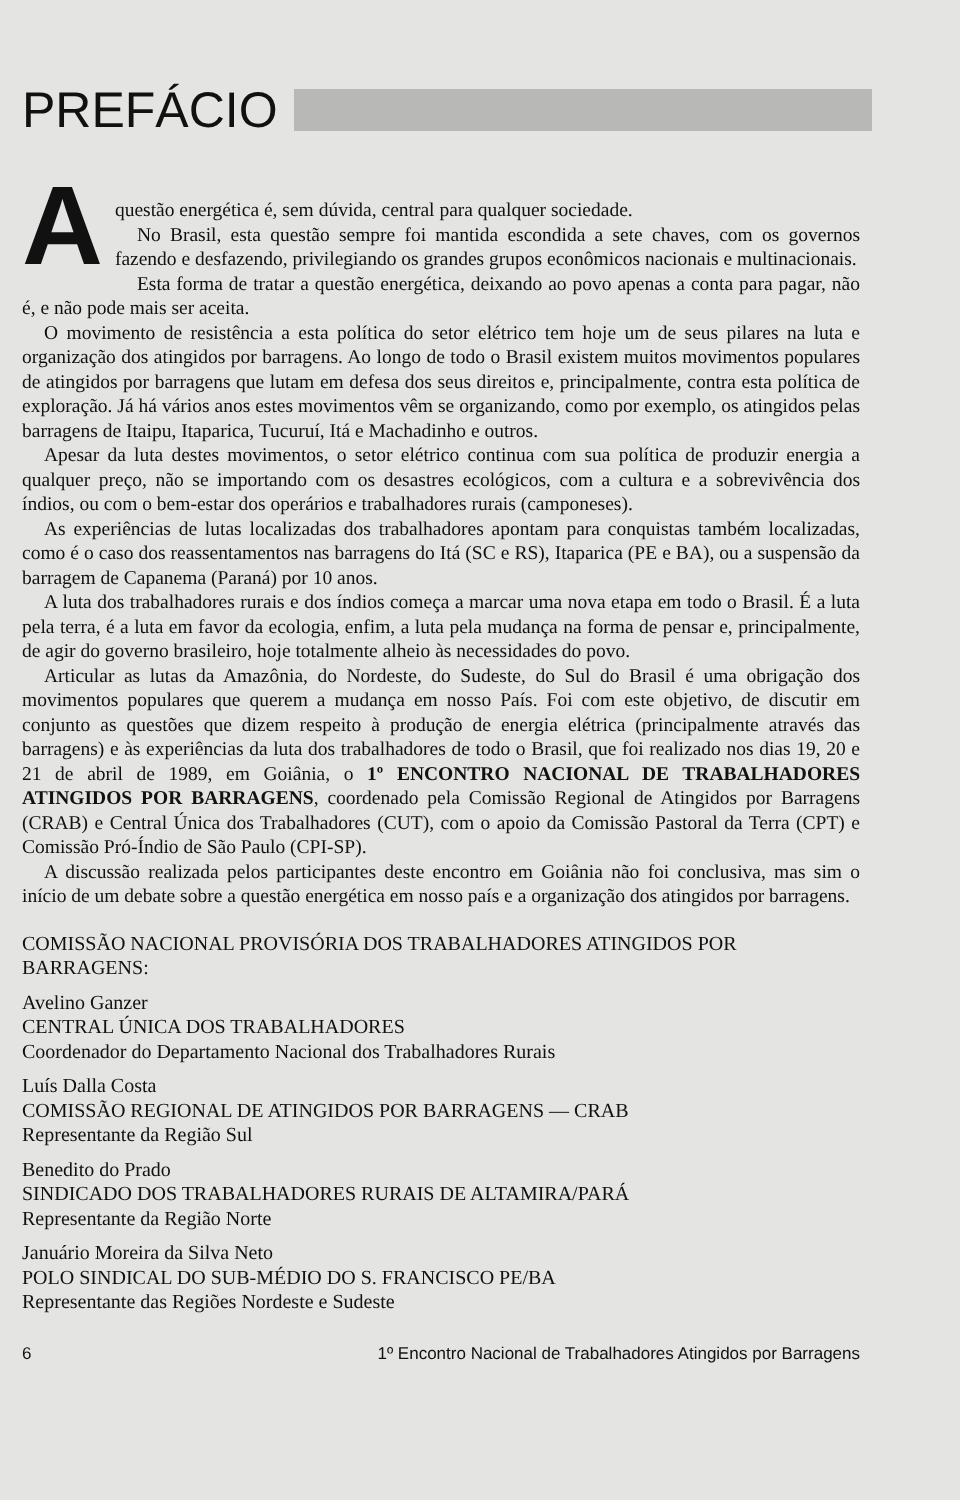PREFÁCIO
A
questão energética é, sem dúvida, central para qualquer sociedade.
No Brasil, esta questão sempre foi mantida escondida a sete chaves, com os governos fazendo e desfazendo, privilegiando os grandes grupos econômicos nacionais e multinacionais.
Esta forma de tratar a questão energética, deixando ao povo apenas a conta para pagar, não é, e não pode mais ser aceita.
O movimento de resistência a esta política do setor elétrico tem hoje um de seus pilares na luta e organização dos atingidos por barragens. Ao longo de todo o Brasil existem muitos movimentos populares de atingidos por barragens que lutam em defesa dos seus direitos e, principalmente, contra esta política de exploração. Já há vários anos estes movimentos vêm se organizando, como por exemplo, os atingidos pelas barragens de Itaipu, Itaparica, Tucuruí, Itá e Machadinho e outros.
Apesar da luta destes movimentos, o setor elétrico continua com sua política de produzir energia a qualquer preço, não se importando com os desastres ecológicos, com a cultura e a sobrevivência dos índios, ou com o bem-estar dos operários e trabalhadores rurais (camponeses).
As experiências de lutas localizadas dos trabalhadores apontam para conquistas também localizadas, como é o caso dos reassentamentos nas barragens do Itá (SC e RS), Itaparica (PE e BA), ou a suspensão da barragem de Capanema (Paraná) por 10 anos.
A luta dos trabalhadores rurais e dos índios começa a marcar uma nova etapa em todo o Brasil. É a luta pela terra, é a luta em favor da ecologia, enfim, a luta pela mudança na forma de pensar e, principalmente, de agir do governo brasileiro, hoje totalmente alheio às necessidades do povo.
Articular as lutas da Amazônia, do Nordeste, do Sudeste, do Sul do Brasil é uma obrigação dos movimentos populares que querem a mudança em nosso País. Foi com este objetivo, de discutir em conjunto as questões que dizem respeito à produção de energia elétrica (principalmente através das barragens) e às experiências da luta dos trabalhadores de todo o Brasil, que foi realizado nos dias 19, 20 e 21 de abril de 1989, em Goiânia, o 1º ENCONTRO NACIONAL DE TRABALHADORES ATINGIDOS POR BARRAGENS, coordenado pela Comissão Regional de Atingidos por Barragens (CRAB) e Central Única dos Trabalhadores (CUT), com o apoio da Comissão Pastoral da Terra (CPT) e Comissão Pró-Índio de São Paulo (CPI-SP).
A discussão realizada pelos participantes deste encontro em Goiânia não foi conclusiva, mas sim o início de um debate sobre a questão energética em nosso país e a organização dos atingidos por barragens.
COMISSÃO NACIONAL PROVISÓRIA DOS TRABALHADORES ATINGIDOS POR BARRAGENS:
Avelino Ganzer
CENTRAL ÚNICA DOS TRABALHADORES
Coordenador do Departamento Nacional dos Trabalhadores Rurais
Luís Dalla Costa
COMISSÃO REGIONAL DE ATINGIDOS POR BARRAGENS — CRAB
Representante da Região Sul
Benedito do Prado
SINDICADO DOS TRABALHADORES RURAIS DE ALTAMIRA/PARÁ
Representante da Região Norte
Januário Moreira da Silva Neto
POLO SINDICAL DO SUB-MÉDIO DO S. FRANCISCO PE/BA
Representante das Regiões Nordeste e Sudeste
6 1º Encontro Nacional de Trabalhadores Atingidos por Barragens